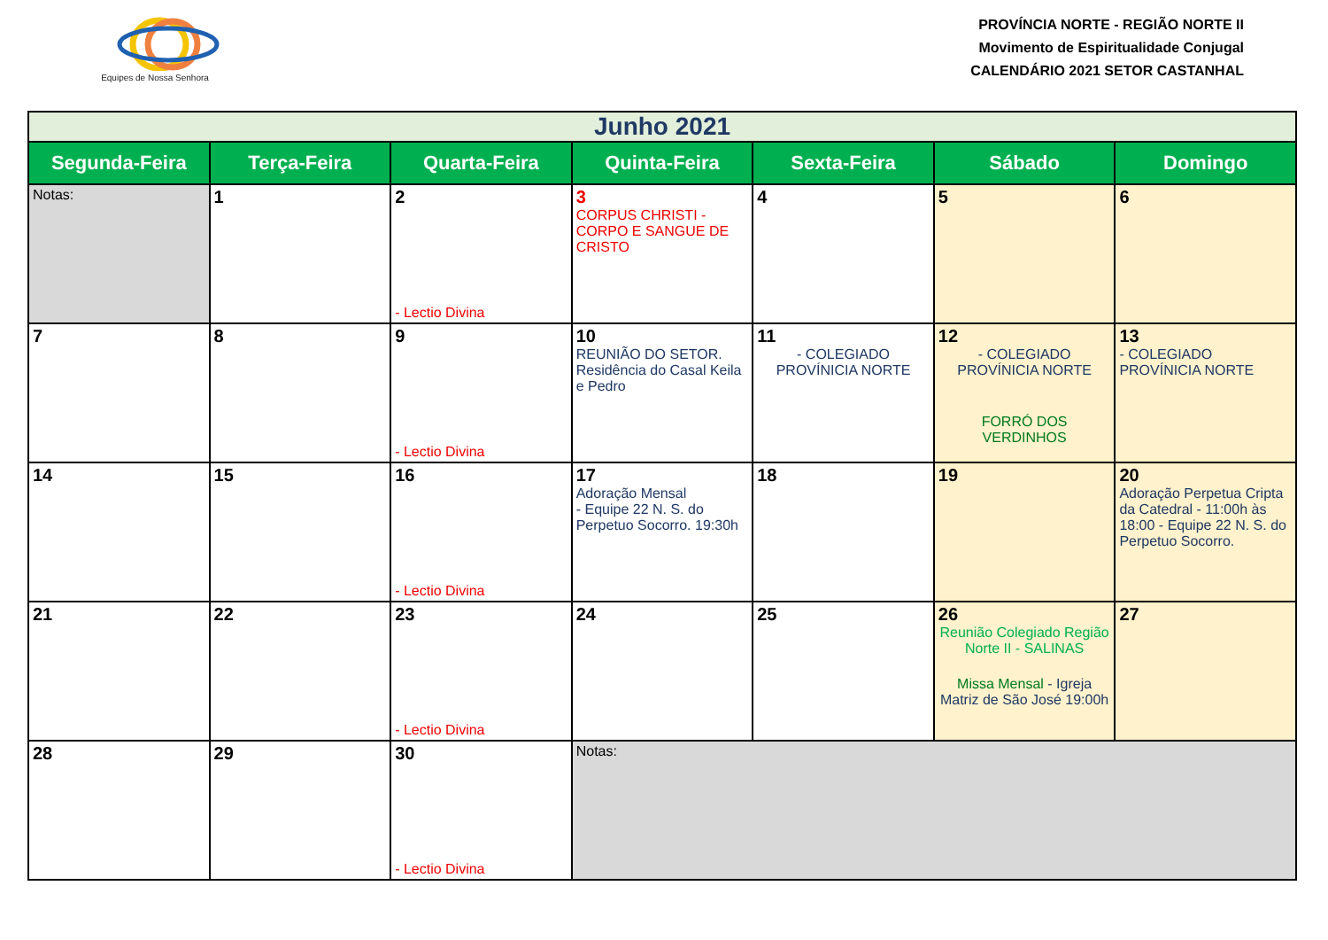Equipes de Nossa Senhora
PROVÍNCIA NORTE - REGIÃO NORTE II
Movimento de Espiritualidade Conjugal
CALENDÁRIO 2021 SETOR CASTANHAL
| Junho 2021 | | | | | | |
| --- | --- | --- | --- | --- | --- | --- |
| Segunda-Feira | Terça-Feira | Quarta-Feira | Quinta-Feira | Sexta-Feira | Sábado | Domingo |
| Notas: | 1 | 2 - Lectio Divina | 3 CORPUS CHRISTI - CORPO E SANGUE DE CRISTO | 4 | 5 | 6 |
| 7 | 8 | 9 - Lectio Divina | 10 REUNIÃO DO SETOR. Residência do Casal Keila e Pedro | 11 - COLEGIADO PROVÍNICIA NORTE | 12 - COLEGIADO PROVÍNICIA NORTE FORRÓ DOS VERDINHOS | 13 - COLEGIADO PROVÍNICIA NORTE |
| 14 | 15 | 16 - Lectio Divina | 17 Adoração Mensal - Equipe 22 N. S. do Perpetuo Socorro. 19:30h | 18 | 19 | 20 Adoração Perpetua Cripta da Catedral - 11:00h às 18:00 - Equipe 22 N. S. do Perpetuo Socorro. |
| 21 | 22 | 23 - Lectio Divina | 24 | 25 | 26 Reunião Colegiado Região Norte II - SALINAS Missa Mensal - Igreja Matriz de São José 19:00h | 27 |
| 28 | 29 | 30 - Lectio Divina | Notas: | | | |